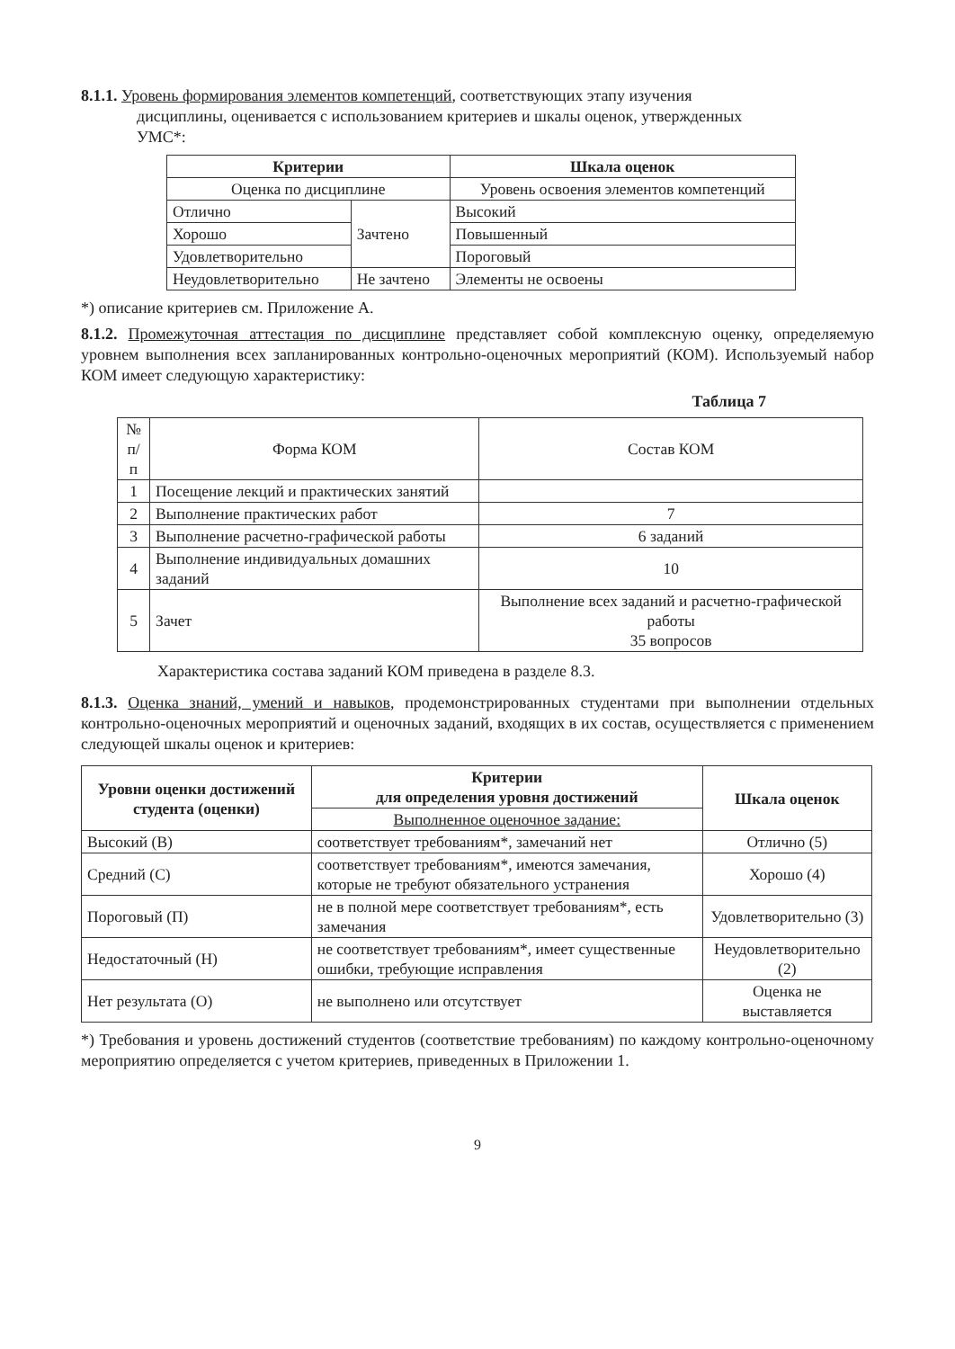8.1.1. Уровень формирования элементов компетенций, соответствующих этапу изучения
дисциплины, оценивается с использованием критериев и шкалы оценок, утвержденных
УМС*:
| Критерии | | Шкала оценок |
| --- | --- | --- |
| Оценка по дисциплине | | Уровень освоения элементов компетенций |
| Отлично | Зачтено | Высокий |
| Хорошо | | Повышенный |
| Удовлетворительно | | Пороговый |
| Неудовлетворительно | Не зачтено | Элементы не освоены |
*) описание критериев см. Приложение А.
8.1.2. Промежуточная аттестация по дисциплине представляет собой комплексную оценку, определяемую уровнем выполнения всех запланированных контрольно-оценочных мероприятий (КОМ). Используемый набор КОМ имеет следующую характеристику:
Таблица 7
| № п/п | Форма КОМ | Состав КОМ |
| 1 | Посещение лекций и практических занятий | |
| 2 | Выполнение практических работ | 7 |
| 3 | Выполнение расчетно-графической работы | 6 заданий |
| 4 | Выполнение индивидуальных домашних заданий | 10 |
| 5 | Зачет | Выполнение всех заданий и расчетно-графической работы 35 вопросов |
Характеристика состава заданий КОМ приведена в разделе 8.3.
8.1.3. Оценка знаний, умений и навыков, продемонстрированных студентами при выполнении отдельных контрольно-оценочных мероприятий и оценочных заданий, входящих в их состав, осуществляется с применением следующей шкалы оценок и критериев:
| Уровни оценки достижений студента (оценки) | Критерии для определения уровня достижений | Шкала оценок |
| --- | --- | --- |
| | Выполненное оценочное задание: | |
| Высокий (В) | соответствует требованиям*, замечаний нет | Отлично (5) |
| Средний (С) | соответствует требованиям*, имеются замечания, которые не требуют обязательного устранения | Хорошо (4) |
| Пороговый (П) | не в полной мере соответствует требованиям*, есть замечания | Удовлетворительно (3) |
| Недостаточный (Н) | не соответствует требованиям*, имеет существенные ошибки, требующие исправления | Неудовлетворительно (2) |
| Нет результата (О) | не выполнено или отсутствует | Оценка не выставляется |
*) Требования и уровень достижений студентов (соответствие требованиям) по каждому контрольно-оценочному мероприятию определяется с учетом критериев, приведенных в Приложении 1.
9